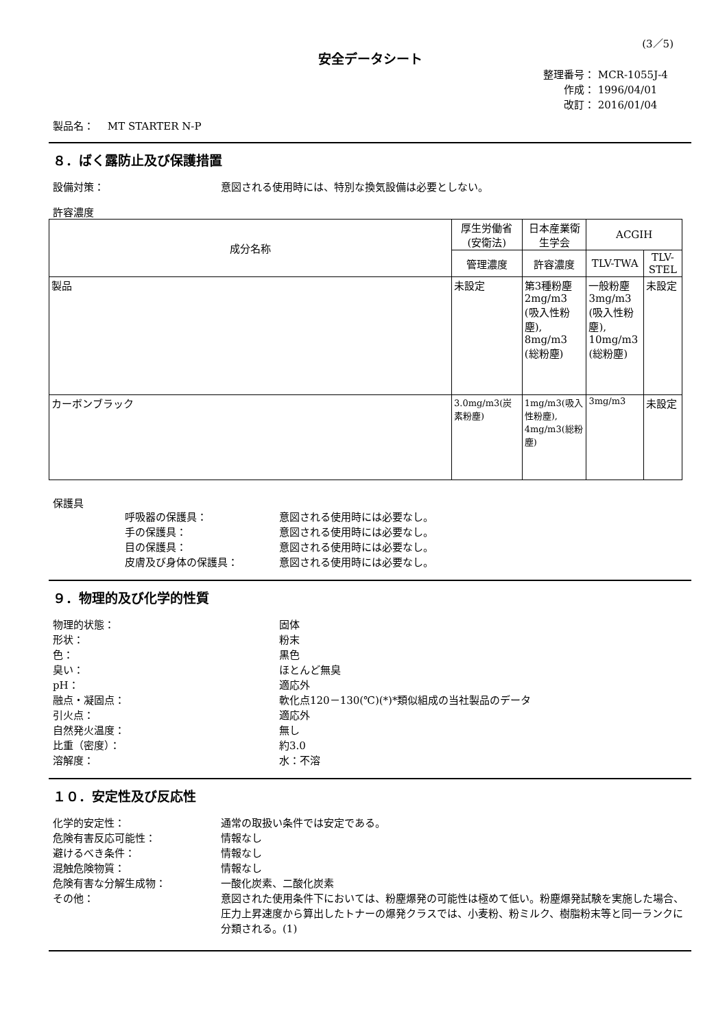(3／5)
安全データシート
整理番号： MCR-1055J-4
作成： 1996/04/01
改訂： 2016/01/04
製品名：　 MT STARTER N-P
８．ばく露防止及び保護措置
設備対策： 意図される使用時には、特別な換気設備は必要としない。
許容濃度
| 成分名称 | 厚生労働省(安衛法) | 日本産業衛生学会 | ACGIH | |
| --- | --- | --- | --- | --- |
| | 管理濃度 | 許容濃度 | TLV-TWA | TLV-STEL |
| 製品 | 未設定 | 第3種粉塵 2mg/m3 (吸入性粉塵), 8mg/m3 (総粉塵) | 一般粉塵 3mg/m3 (吸入性粉塵), 10mg/m3 (総粉塵) | 未設定 |
| カーボンブラック | 3.0mg/m3(炭素粉塵) | 1mg/m3(吸入性粉塵), 4mg/m3(総粉塵) | 3mg/m3 | 未設定 |
保護具
呼吸器の保護具： 意図される使用時には必要なし。
手の保護具： 意図される使用時には必要なし。
目の保護具： 意図される使用時には必要なし。
皮膚及び身体の保護具： 意図される使用時には必要なし。
９．物理的及び化学的性質
物理的状態： 固体
形状： 粉末
色： 黒色
臭い： ほとんど無臭
pH： 適応外
融点・凝固点： 軟化点120－130(℃)(*)*類似組成の当社製品のデータ
引火点： 適応外
自然発火温度： 無し
比重（密度）： 約3.0
溶解度： 水：不溶
１０．安定性及び反応性
化学的安定性： 通常の取扱い条件では安定である。
危険有害反応可能性： 情報なし
避けるべき条件： 情報なし
混触危険物質： 情報なし
危険有害な分解生成物： 一酸化炭素、二酸化炭素
その他： 意図された使用条件下においては、粉塵爆発の可能性は極めて低い。粉塵爆発試験を実施した場合、圧力上昇速度から算出したトナーの爆発クラスでは、小麦粉、粉ミルク、樹脂粉末等と同一ランクに分類される。(1)